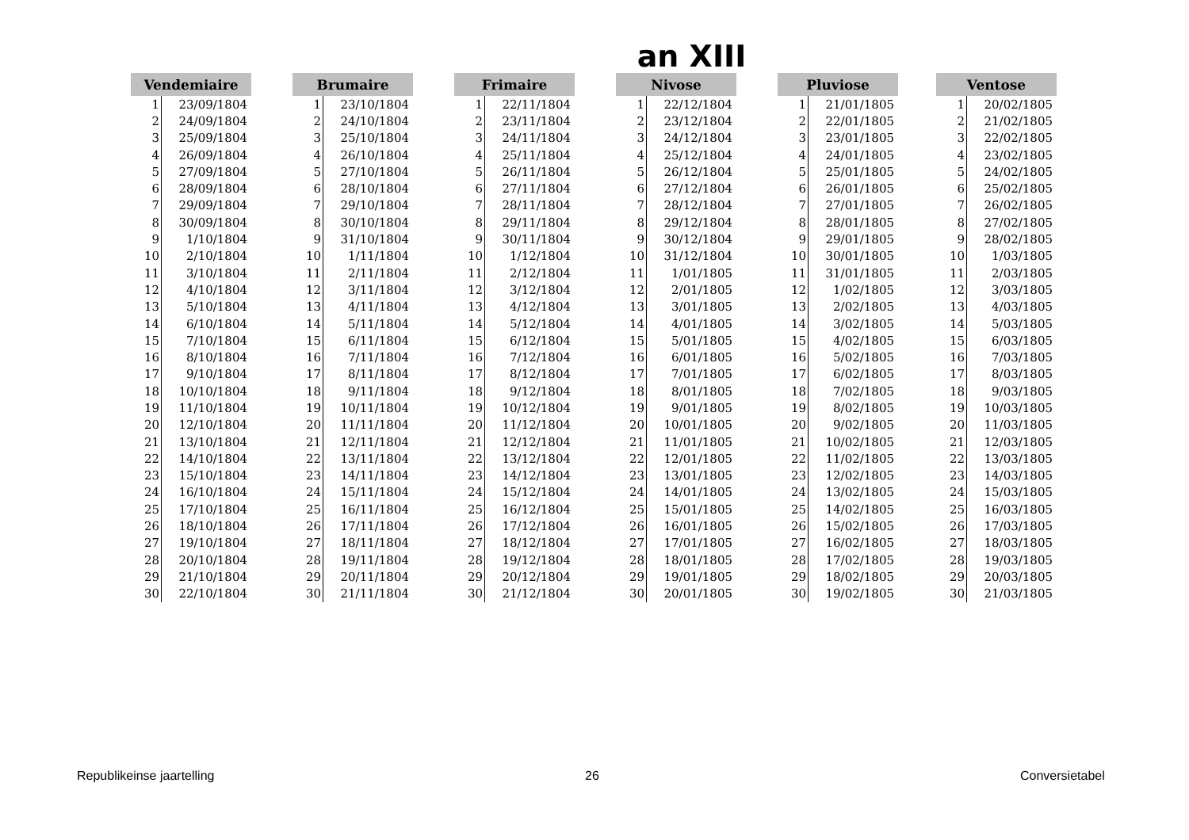an XIII
| Vendemiaire | |
| --- | --- |
| 1 | 23/09/1804 |
| 2 | 24/09/1804 |
| 3 | 25/09/1804 |
| 4 | 26/09/1804 |
| 5 | 27/09/1804 |
| 6 | 28/09/1804 |
| 7 | 29/09/1804 |
| 8 | 30/09/1804 |
| 9 | 1/10/1804 |
| 10 | 2/10/1804 |
| 11 | 3/10/1804 |
| 12 | 4/10/1804 |
| 13 | 5/10/1804 |
| 14 | 6/10/1804 |
| 15 | 7/10/1804 |
| 16 | 8/10/1804 |
| 17 | 9/10/1804 |
| 18 | 10/10/1804 |
| 19 | 11/10/1804 |
| 20 | 12/10/1804 |
| 21 | 13/10/1804 |
| 22 | 14/10/1804 |
| 23 | 15/10/1804 |
| 24 | 16/10/1804 |
| 25 | 17/10/1804 |
| 26 | 18/10/1804 |
| 27 | 19/10/1804 |
| 28 | 20/10/1804 |
| 29 | 21/10/1804 |
| 30 | 22/10/1804 |
| Brumaire | |
| --- | --- |
| 1 | 23/10/1804 |
| 2 | 24/10/1804 |
| 3 | 25/10/1804 |
| 4 | 26/10/1804 |
| 5 | 27/10/1804 |
| 6 | 28/10/1804 |
| 7 | 29/10/1804 |
| 8 | 30/10/1804 |
| 9 | 31/10/1804 |
| 10 | 1/11/1804 |
| 11 | 2/11/1804 |
| 12 | 3/11/1804 |
| 13 | 4/11/1804 |
| 14 | 5/11/1804 |
| 15 | 6/11/1804 |
| 16 | 7/11/1804 |
| 17 | 8/11/1804 |
| 18 | 9/11/1804 |
| 19 | 10/11/1804 |
| 20 | 11/11/1804 |
| 21 | 12/11/1804 |
| 22 | 13/11/1804 |
| 23 | 14/11/1804 |
| 24 | 15/11/1804 |
| 25 | 16/11/1804 |
| 26 | 17/11/1804 |
| 27 | 18/11/1804 |
| 28 | 19/11/1804 |
| 29 | 20/11/1804 |
| 30 | 21/11/1804 |
| Frimaire | |
| --- | --- |
| 1 | 22/11/1804 |
| 2 | 23/11/1804 |
| 3 | 24/11/1804 |
| 4 | 25/11/1804 |
| 5 | 26/11/1804 |
| 6 | 27/11/1804 |
| 7 | 28/11/1804 |
| 8 | 29/11/1804 |
| 9 | 30/11/1804 |
| 10 | 1/12/1804 |
| 11 | 2/12/1804 |
| 12 | 3/12/1804 |
| 13 | 4/12/1804 |
| 14 | 5/12/1804 |
| 15 | 6/12/1804 |
| 16 | 7/12/1804 |
| 17 | 8/12/1804 |
| 18 | 9/12/1804 |
| 19 | 10/12/1804 |
| 20 | 11/12/1804 |
| 21 | 12/12/1804 |
| 22 | 13/12/1804 |
| 23 | 14/12/1804 |
| 24 | 15/12/1804 |
| 25 | 16/12/1804 |
| 26 | 17/12/1804 |
| 27 | 18/12/1804 |
| 28 | 19/12/1804 |
| 29 | 20/12/1804 |
| 30 | 21/12/1804 |
| Nivose | |
| --- | --- |
| 1 | 22/12/1804 |
| 2 | 23/12/1804 |
| 3 | 24/12/1804 |
| 4 | 25/12/1804 |
| 5 | 26/12/1804 |
| 6 | 27/12/1804 |
| 7 | 28/12/1804 |
| 8 | 29/12/1804 |
| 9 | 30/12/1804 |
| 10 | 31/12/1804 |
| 11 | 1/01/1805 |
| 12 | 2/01/1805 |
| 13 | 3/01/1805 |
| 14 | 4/01/1805 |
| 15 | 5/01/1805 |
| 16 | 6/01/1805 |
| 17 | 7/01/1805 |
| 18 | 8/01/1805 |
| 19 | 9/01/1805 |
| 20 | 10/01/1805 |
| 21 | 11/01/1805 |
| 22 | 12/01/1805 |
| 23 | 13/01/1805 |
| 24 | 14/01/1805 |
| 25 | 15/01/1805 |
| 26 | 16/01/1805 |
| 27 | 17/01/1805 |
| 28 | 18/01/1805 |
| 29 | 19/01/1805 |
| 30 | 20/01/1805 |
| Pluviose | |
| --- | --- |
| 1 | 21/01/1805 |
| 2 | 22/01/1805 |
| 3 | 23/01/1805 |
| 4 | 24/01/1805 |
| 5 | 25/01/1805 |
| 6 | 26/01/1805 |
| 7 | 27/01/1805 |
| 8 | 28/01/1805 |
| 9 | 29/01/1805 |
| 10 | 30/01/1805 |
| 11 | 31/01/1805 |
| 12 | 1/02/1805 |
| 13 | 2/02/1805 |
| 14 | 3/02/1805 |
| 15 | 4/02/1805 |
| 16 | 5/02/1805 |
| 17 | 6/02/1805 |
| 18 | 7/02/1805 |
| 19 | 8/02/1805 |
| 20 | 9/02/1805 |
| 21 | 10/02/1805 |
| 22 | 11/02/1805 |
| 23 | 12/02/1805 |
| 24 | 13/02/1805 |
| 25 | 14/02/1805 |
| 26 | 15/02/1805 |
| 27 | 16/02/1805 |
| 28 | 17/02/1805 |
| 29 | 18/02/1805 |
| 30 | 19/02/1805 |
| Ventose | |
| --- | --- |
| 1 | 20/02/1805 |
| 2 | 21/02/1805 |
| 3 | 22/02/1805 |
| 4 | 23/02/1805 |
| 5 | 24/02/1805 |
| 6 | 25/02/1805 |
| 7 | 26/02/1805 |
| 8 | 27/02/1805 |
| 9 | 28/02/1805 |
| 10 | 1/03/1805 |
| 11 | 2/03/1805 |
| 12 | 3/03/1805 |
| 13 | 4/03/1805 |
| 14 | 5/03/1805 |
| 15 | 6/03/1805 |
| 16 | 7/03/1805 |
| 17 | 8/03/1805 |
| 18 | 9/03/1805 |
| 19 | 10/03/1805 |
| 20 | 11/03/1805 |
| 21 | 12/03/1805 |
| 22 | 13/03/1805 |
| 23 | 14/03/1805 |
| 24 | 15/03/1805 |
| 25 | 16/03/1805 |
| 26 | 17/03/1805 |
| 27 | 18/03/1805 |
| 28 | 19/03/1805 |
| 29 | 20/03/1805 |
| 30 | 21/03/1805 |
Republikeinse jaartelling 26 Conversietabel